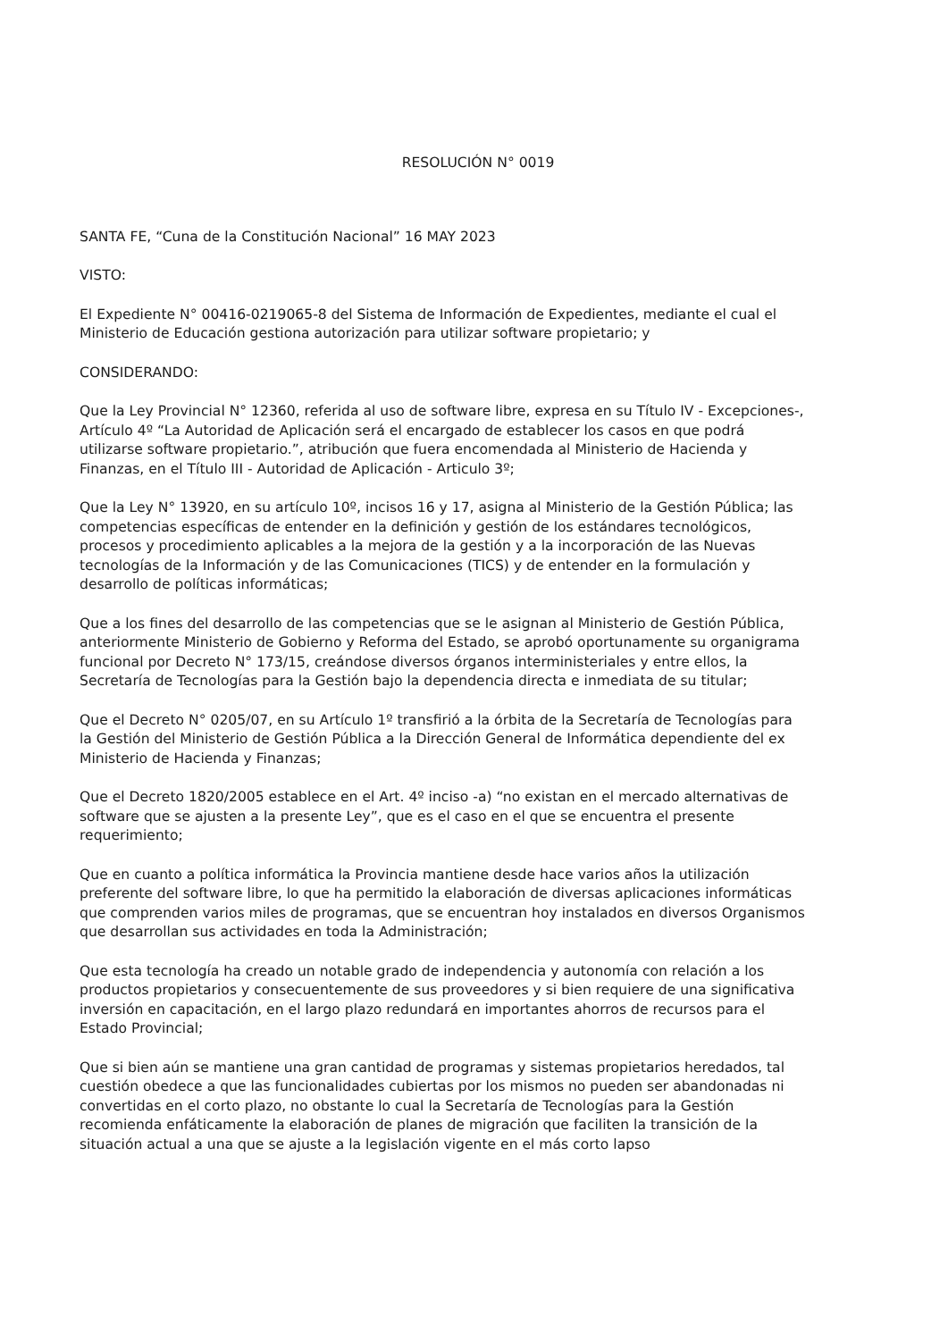RESOLUCIÓN N° 0019
SANTA FE, “Cuna de la Constitución Nacional” 16 MAY 2023
VISTO:
El Expediente N° 00416-0219065-8 del Sistema de Información de Expedientes, mediante el cual el Ministerio de Educación gestiona autorización para utilizar software propietario; y
CONSIDERANDO:
Que la Ley Provincial N° 12360, referida al uso de software libre, expresa en su Título IV - Excepciones-, Artículo 4º “La Autoridad de Aplicación será el encargado de establecer los casos en que podrá utilizarse software propietario.”, atribución que fuera encomendada al Ministerio de Hacienda y Finanzas, en el Título III - Autoridad de Aplicación - Articulo 3º;
Que la Ley N° 13920, en su artículo 10º, incisos 16 y 17, asigna al Ministerio de la Gestión Pública; las competencias específicas de entender en la definición y gestión de los estándares tecnológicos, procesos y procedimiento aplicables a la mejora de la gestión y a la incorporación de las Nuevas tecnologías de la Información y de las Comunicaciones (TICS) y de entender en la formulación y desarrollo de políticas informáticas;
Que a los fines del desarrollo de las competencias que se le asignan al Ministerio de Gestión Pública, anteriormente Ministerio de Gobierno y Reforma del Estado, se aprobó oportunamente su organigrama funcional por Decreto N° 173/15, creándose diversos órganos interministeriales y entre ellos, la Secretaría de Tecnologías para la Gestión bajo la dependencia directa e inmediata de su titular;
Que el Decreto N° 0205/07, en su Artículo 1º transfirió a la órbita de la Secretaría de Tecnologías para la Gestión del Ministerio de Gestión Pública a la Dirección General de Informática dependiente del ex Ministerio de Hacienda y Finanzas;
Que el Decreto 1820/2005 establece en el Art. 4º inciso -a) “no existan en el mercado alternativas de software que se ajusten a la presente Ley”, que es el caso en el que se encuentra el presente requerimiento;
Que en cuanto a política informática la Provincia mantiene desde hace varios años la utilización preferente del software libre, lo que ha permitido la elaboración de diversas aplicaciones informáticas que comprenden varios miles de programas, que se encuentran hoy instalados en diversos Organismos que desarrollan sus actividades en toda la Administración;
Que esta tecnología ha creado un notable grado de independencia y autonomía con relación a los productos propietarios y consecuentemente de sus proveedores y si bien requiere de una significativa inversión en capacitación, en el largo plazo redundará en importantes ahorros de recursos para el Estado Provincial;
Que si bien aún se mantiene una gran cantidad de programas y sistemas propietarios heredados, tal cuestión obedece a que las funcionalidades cubiertas por los mismos no pueden ser abandonadas ni convertidas en el corto plazo, no obstante lo cual la Secretaría de Tecnologías para la Gestión recomienda enfáticamente la elaboración de planes de migración que faciliten la transición de la situación actual a una que se ajuste a la legislación vigente en el más corto lapso